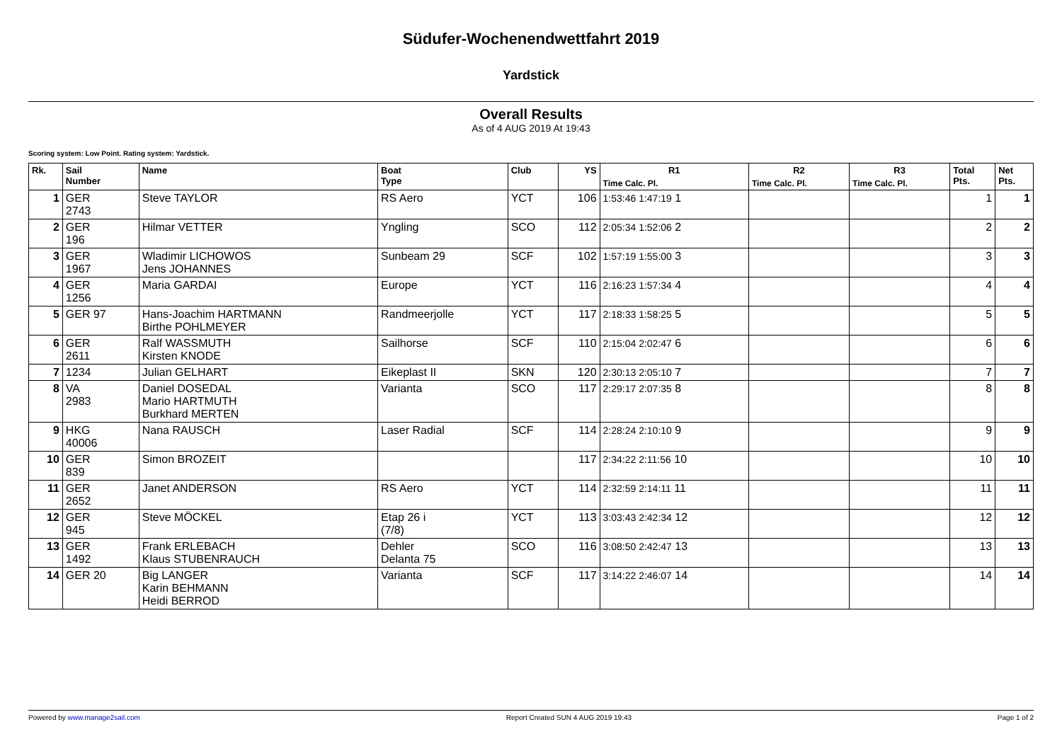Südufer-Wochenendwettfahrt 2019
Yardstick
Overall Results
As of 4 AUG 2019 At 19:43
Scoring system: Low Point. Rating system: Yardstick.
| Rk. | Sail Number | Name | Boat Type | Club | YS | R1 | R2 | R3 | Total Pts. | Net Pts. |
| --- | --- | --- | --- | --- | --- | --- | --- | --- | --- | --- |
| | | | | | | Time Calc. Pl. | Time Calc. Pl. | Time Calc. Pl. | | |
| 1 | GER 2743 | Steve TAYLOR | RS Aero | YCT | 106 | 1:53:46 1:47:19 1 | | | 1 | 1 |
| 2 | GER 196 | Hilmar VETTER | Yngling | SCO | 112 | 2:05:34 1:52:06 2 | | | 2 | 2 |
| 3 | GER 1967 | Wladimir LICHOWOS Jens JOHANNES | Sunbeam 29 | SCF | 102 | 1:57:19 1:55:00 3 | | | 3 | 3 |
| 4 | GER 1256 | Maria GARDAI | Europe | YCT | 116 | 2:16:23 1:57:34 4 | | | 4 | 4 |
| 5 | GER 97 | Hans-Joachim HARTMANN Birthe POHLMEYER | Randmeerjolle | YCT | 117 | 2:18:33 1:58:25 5 | | | 5 | 5 |
| 6 | GER 2611 | Ralf WASSMUTH Kirsten KNODE | Sailhorse | SCF | 110 | 2:15:04 2:02:47 6 | | | 6 | 6 |
| 7 | 1234 | Julian GELHART | Eikeplast II | SKN | 120 | 2:30:13 2:05:10 7 | | | 7 | 7 |
| 8 | VA 2983 | Daniel DOSEDAL Mario HARTMUTH Burkhard MERTEN | Varianta | SCO | 117 | 2:29:17 2:07:35 8 | | | 8 | 8 |
| 9 | HKG 40006 | Nana RAUSCH | Laser Radial | SCF | 114 | 2:28:24 2:10:10 9 | | | 9 | 9 |
| 10 | GER 839 | Simon BROZEIT | | | 117 | 2:34:22 2:11:56 10 | | | 10 | 10 |
| 11 | GER 2652 | Janet ANDERSON | RS Aero | YCT | 114 | 2:32:59 2:14:11 11 | | | 11 | 11 |
| 12 | GER 945 | Steve MÖCKEL | Etap 26 i (7/8) | YCT | 113 | 3:03:43 2:42:34 12 | | | 12 | 12 |
| 13 | GER 1492 | Frank ERLEBACH Klaus STUBENRAUCH | Dehler Delanta 75 | SCO | 116 | 3:08:50 2:42:47 13 | | | 13 | 13 |
| 14 | GER 20 | Big LANGER Karin BEHMANN Heidi BERROD | Varianta | SCF | 117 | 3:14:22 2:46:07 14 | | | 14 | 14 |
Powered by www.manage2sail.com Report Created SUN 4 AUG 2019 19:43 Page 1 of 2